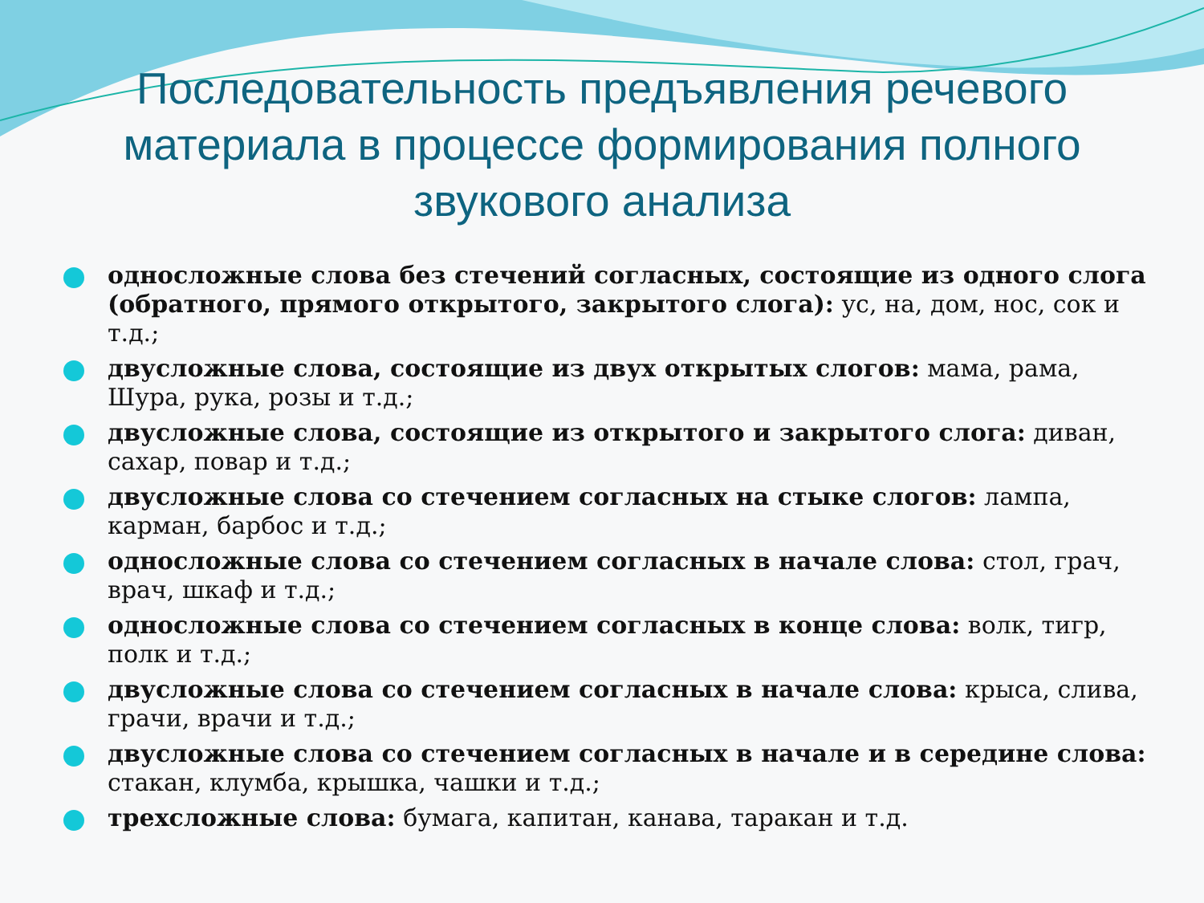Последовательность предъявления речевого материала в процессе формирования полного звукового анализа
односложные слова без стечений согласных, состоящие из одного слога (обратного, прямого открытого, закрытого слога): ус, на, дом, нос, сок и т.д.;
двусложные слова, состоящие из двух открытых слогов: мама, рама, Шура, рука, розы и т.д.;
двусложные слова, состоящие из открытого и закрытого слога: диван, сахар, повар и т.д.;
двусложные слова со стечением согласных на стыке слогов: лампа, карман, барбос и т.д.;
односложные слова со стечением согласных в начале слова: стол, грач, врач, шкаф и т.д.;
односложные слова со стечением согласных в конце слова: волк, тигр, полк и т.д.;
двусложные слова со стечением согласных в начале слова: крыса, слива, грачи, врачи и т.д.;
двусложные слова со стечением согласных в начале и в середине слова: стакан, клумба, крышка, чашки и т.д.;
трехсложные слова: бумага, капитан, канава, таракан и т.д.